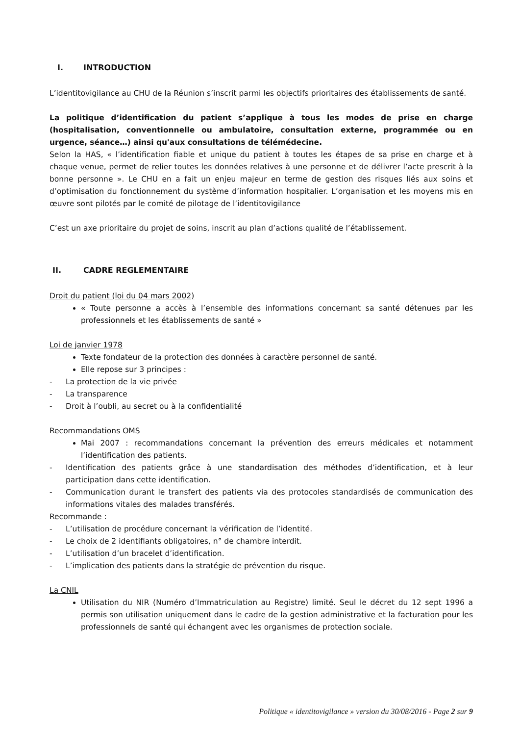I. INTRODUCTION
L’identitovigilance au CHU de la Réunion s’inscrit parmi les objectifs prioritaires des établissements de santé.
La politique d’identification du patient s’applique à tous les modes de prise en charge (hospitalisation, conventionnelle ou ambulatoire, consultation externe, programmée ou en urgence, séance…) ainsi qu'aux consultations de télémédecine.
Selon la HAS, « l’identification fiable et unique du patient à toutes les étapes de sa prise en charge et à chaque venue, permet de relier toutes les données relatives à une personne et de délivrer l’acte prescrit à la bonne personne ». Le CHU en a fait un enjeu majeur en terme de gestion des risques liés aux soins et d’optimisation du fonctionnement du système d’information hospitalier. L’organisation et les moyens mis en œuvre sont pilotés par le comité de pilotage de l’identitovigilance
C’est un axe prioritaire du projet de soins, inscrit au plan d’actions qualité de l’établissement.
II. CADRE REGLEMENTAIRE
Droit du patient (loi du 04 mars 2002)
« Toute personne a accès à l’ensemble des informations concernant sa santé détenues par les professionnels et les établissements de santé »
Loi de janvier 1978
Texte fondateur de la protection des données à caractère personnel de santé.
Elle repose sur 3 principes :
- La protection de la vie privée
- La transparence
- Droit à l’oubli, au secret ou à la confidentialité
Recommandations OMS
Mai 2007 : recommandations concernant la prévention des erreurs médicales et notamment l’identification des patients.
- Identification des patients grâce à une standardisation des méthodes d’identification, et à leur participation dans cette identification.
- Communication durant le transfert des patients via des protocoles standardisés de communication des informations vitales des malades transférés.
Recommande :
- L’utilisation de procédure concernant la vérification de l’identité.
- Le choix de 2 identifiants obligatoires, n° de chambre interdit.
- L’utilisation d’un bracelet d’identification.
- L’implication des patients dans la stratégie de prévention du risque.
La CNIL
Utilisation du NIR (Numéro d’Immatriculation au Registre) limité. Seul le décret du 12 sept 1996 a permis son utilisation uniquement dans le cadre de la gestion administrative et la facturation pour les professionnels de santé qui échangent avec les organismes de protection sociale.
Politique « identitovigilance » version du 30/08/2016 - Page 2 sur 9